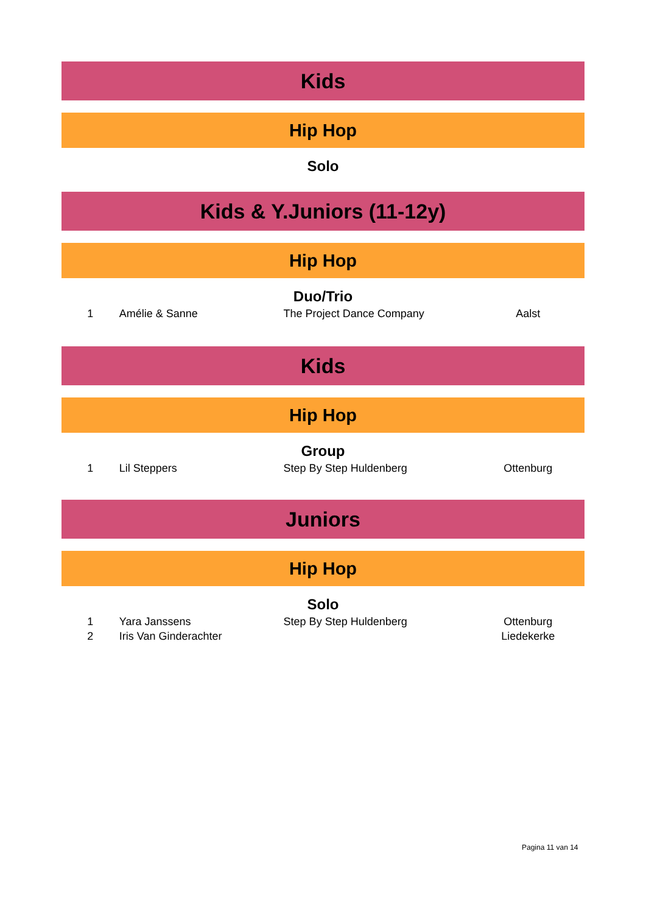Kids
Hip Hop
Solo
Kids & Y.Juniors (11-12y)
Hip Hop
Duo/Trio
| 1 | Amélie & Sanne | The Project Dance Company | Aalst |
Kids
Hip Hop
Group
| 1 | Lil Steppers | Step By Step Huldenberg | Ottenburg |
Juniors
Hip Hop
Solo
| 1 | Yara Janssens | Step By Step Huldenberg | Ottenburg |
| 2 | Iris Van Ginderachter | | Liedekerke |
Pagina 11 van 14